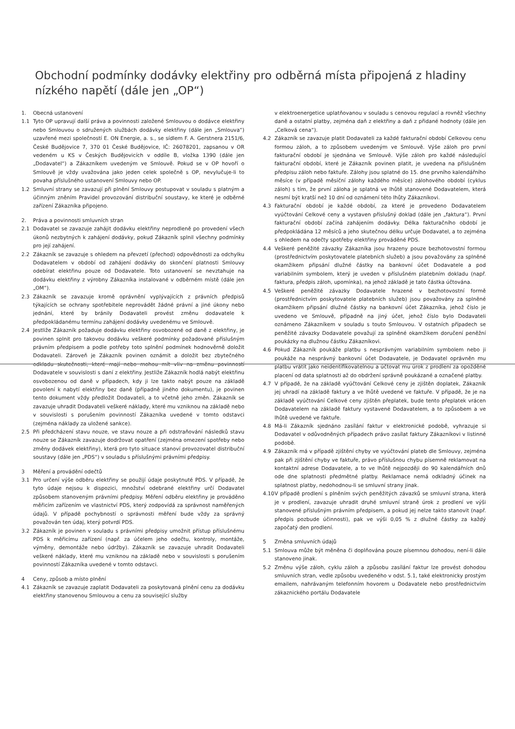Obchodní podmínky dodávky elektřiny pro odběrná místa připojená z hladiny nízkého napětí (dále jen „OP“)
1. Obecná ustanovení
1.1 Tyto OP upravují další práva a povinnosti založené Smlouvou o dodávce elektřiny nebo Smlouvou o sdružených službách dodávky elektřiny (dále jen „Smlouva“) uzavřené mezi společností E. ON Energie, a. s., se sídlem F. A. Gerstnera 2151/6, České Budějovice 7, 370 01 České Budějovice, IČ: 26078201, zapsanou v OR vedeném u KS v Českých Budějovicích v oddíle B, vložka 1390 (dále jen „Dodavatel“) a Zákazníkem uvedeným ve Smlouvě. Pokud se v OP hovoří o Smlouvě je vždy uvažována jako jeden celek společně s OP, nevylučuje-li to povaha příslušného ustanovení Smlouvy nebo OP.
1.2 Smluvní strany se zavazují při plnění Smlouvy postupovat v souladu s platným a účinným zněním Pravidel provozování distribuční soustavy, ke které je odběrné zařízení Zákazníka připojeno.
2. Práva a povinnosti smluvních stran
2.1 Dodavatel se zavazuje zahájit dodávku elektřiny neprodleně po provedení všech úkonů nezbytných k zahájení dodávky, pokud Zákazník splnil všechny podmínky pro její zahájení.
2.2 Zákazník se zavazuje s ohledem na převzetí (přechod) odpovědnosti za odchylku Dodavatelem v období od zahájení dodávky do skončení platnosti Smlouvy odebírat elektřinu pouze od Dodavatele. Toto ustanovení se nevztahuje na dodávku elektřiny z výrobny Zákazníka instalované v odběrném místě (dále jen „OM“).
2.3 Zákazník se zavazuje kromě oprávnění vyplývajících z právních předpisů týkajících se ochrany spotřebitele neprovádět žádné právní a jiné úkony nebo jednání, které by bránily Dodavateli provést změnu dodavatele k předpokládanému termínu zahájení dodávky uvedenému ve Smlouvě.
2.4 Jestliže Zákazník požaduje dodávku elektřiny osvobozené od daně z elektřiny, je povinen splnit pro takovou dodávku veškeré podmínky požadované příslušným právním předpisem a podle potřeby toto splnění podmínek hodnověrně doložit Dodavateli. Zároveň je Zákazník povinen oznámit a doložit bez zbytečného odkladu skutečnosti, které mají nebo mohou mít vliv na změnu povinností Dodavatele v souvislosti s daní z elektřiny. Jestliže Zákazník hodlá nabýt elektřinu osvobozenou od daně v případech, kdy ji lze takto nabýt pouze na základě povolení k nabytí elektřiny bez daně (případně jiného dokumentu), je povinen tento dokument vždy předložit Dodavateli, a to včetně jeho změn. Zákazník se zavazuje uhradit Dodavateli veškeré náklady, které mu vzniknou na základě nebo v souvislosti s porušením povinností Zákazníka uvedené v tomto odstavci (zejména náklady za uložené sankce).
2.5 Při předcházení stavu nouze, ve stavu nouze a při odstraňování následků stavu nouze se Zákazník zavazuje dodržovat opatření (zejména omezení spotřeby nebo změny dodávek elektřiny), která pro tyto situace stanoví provozovatel distribuční soustavy (dále jen „PDS“) v souladu s příslušnými právními předpisy.
3 Měření a provádění odečtů
3.1 Pro určení výše odběru elektřiny se použijí údaje poskytnuté PDS. V případě, že tyto údaje nejsou k dispozici, množství odebrané elektřiny určí Dodavatel způsobem stanoveným právními předpisy. Měření odběru elektřiny je prováděno měřicím zařízením ve vlastnictví PDS, který zodpovídá za správnost naměřených údajů. V případě pochybností o správnosti měření bude vždy za správný považován ten údaj, který potvrdí PDS.
3.2 Zákazník je povinen v souladu s právními předpisy umožnit přístup příslušnému PDS k měřicímu zařízení (např. za účelem jeho odečtu, kontroly, montáže, výměny, demontáže nebo údržby). Zákazník se zavazuje uhradit Dodavateli veškeré náklady, které mu vzniknou na základě nebo v souvislosti s porušením povinností Zákazníka uvedené v tomto odstavci.
4 Ceny, způsob a místo plnění
4.1 Zákazník se zavazuje zaplatit Dodavateli za poskytovaná plnění cenu za dodávku elektřiny stanovenou Smlouvou a cenu za související služby
v elektroenergetice uplatňovanou v souladu s cenovou regulací a rovněž všechny daně a ostatní platby, zejména daň z elektřiny a daň z přidané hodnoty (dále jen „Celková cena“).
4.2 Zákazník se zavazuje platit Dodavateli za každé fakturační období Celkovou cenu formou záloh, a to způsobem uvedeným ve Smlouvě. Výše záloh pro první fakturační období je sjednána ve Smlouvě. Výše záloh pro každé následující fakturační období, které je Zákazník povinen platit, je uvedena na příslušném předpisu záloh nebo faktuře. Zálohy jsou splatné do 15. dne prvního kalendářního měsíce (v případě měsíční zálohy každého měsíce) zálohového období (cyklus záloh) s tím, že první záloha je splatná ve lhůtě stanovené Dodavatelem, která nesmí být kratší než 10 dní od oznámení této lhůty Zákazníkovi.
4.3 Fakturační období je každé období, za které je provedeno Dodavatelem vyúčtování Celkové ceny a vystaven příslušný doklad (dále jen „faktura“). První fakturační období začíná zahájením dodávky. Délka fakturačního období je předpokládána 12 měsíců a jeho skutečnou délku určuje Dodavatel, a to zejména s ohledem na odečty spotřeby elektřiny prováděné PDS.
4.4 Veškeré peněžité závazky Zákazníka jsou hrazeny pouze bezhotovostní formou (prostřednictvím poskytovatele platebních služeb) a jsou považovány za splněné okamžikem připsání dlužné částky na bankovní účet Dodavatele a pod variabilním symbolem, který je uveden v příslušném platebním dokladu (např. faktura, předpis záloh, upomínka), na jehož základě je tato částka účtována.
4.5 Veškeré peněžité závazky Dodavatele hrazené v bezhotovostní formě (prostřednictvím poskytovatele platebních služeb) jsou považovány za splněné okamžikem připsání dlužné částky na bankovní účet Zákazníka, jehož číslo je uvedeno ve Smlouvě, případně na jiný účet, jehož číslo bylo Dodavateli oznámeno Zákazníkem v souladu s touto Smlouvou. V ostatních případech se peněžité závazky Dodavatele považují za splněné okamžikem doručení peněžní poukázky na dlužnou částku Zákazníkovi.
4.6 Pokud Zákazník poukáže platbu s nesprávným variabilním symbolem nebo ji poukáže na nesprávný bankovní účet Dodavatele, je Dodavatel oprávněn mu platbu vrátit jako neidentifikovatelnou a účtovat mu úrok z prodlení za opožděné placení od data splatnosti až do obdržení správně poukázané a označené platby.
4.7 V případě, že na základě vyúčtování Celkové ceny je zjištěn doplatek, Zákazník jej uhradí na základě faktury a ve lhůtě uvedené ve faktuře. V případě, že je na základě vyúčtování Celkové ceny zjištěn přeplatek, bude tento přeplatek vrácen Dodavatelem na základě faktury vystavené Dodavatelem, a to způsobem a ve lhůtě uvedené ve faktuře.
4.8 Má-li Zákazník sjednáno zasílání faktur v elektronické podobě, vyhrazuje si Dodavatel v odůvodněných případech právo zasílat faktury Zákazníkovi v listinné podobě.
4.9 Zákazník má v případě zjištění chyby ve vyúčtování plateb dle Smlouvy, zejména pak při zjištění chyby ve faktuře, právo příslušnou chybu písemně reklamovat na kontaktní adrese Dodavatele, a to ve lhůtě nejpozději do 90 kalendářních dnů ode dne splatnosti předmětné platby. Reklamace nemá odkladný účinek na splatnost platby, nedohodnou-li se smluvní strany jinak.
4.10 V případě prodlení s plněním svých peněžitých závazků se smluvní strana, která je v prodlení, zavazuje uhradit druhé smluvní straně úrok z prodlení ve výši stanovené příslušným právním předpisem, a pokud jej nelze takto stanovit (např. předpis pozbude účinnosti), pak ve výši 0,05 % z dlužné částky za každý započatý den prodlení.
5 Změna smluvních údajů
5.1 Smlouva může být měněna či doplňována pouze písemnou dohodou, není-li dále stanoveno jinak.
5.2 Změnu výše záloh, cyklu záloh a způsobu zasílání faktur lze provést dohodou smluvních stran, vedle způsobu uvedeného v odst. 5.1, také elektronicky prostým emailem, nahrávaným telefonním hovorem u Dodavatele nebo prostřednictvím zákaznického portálu Dodavatele